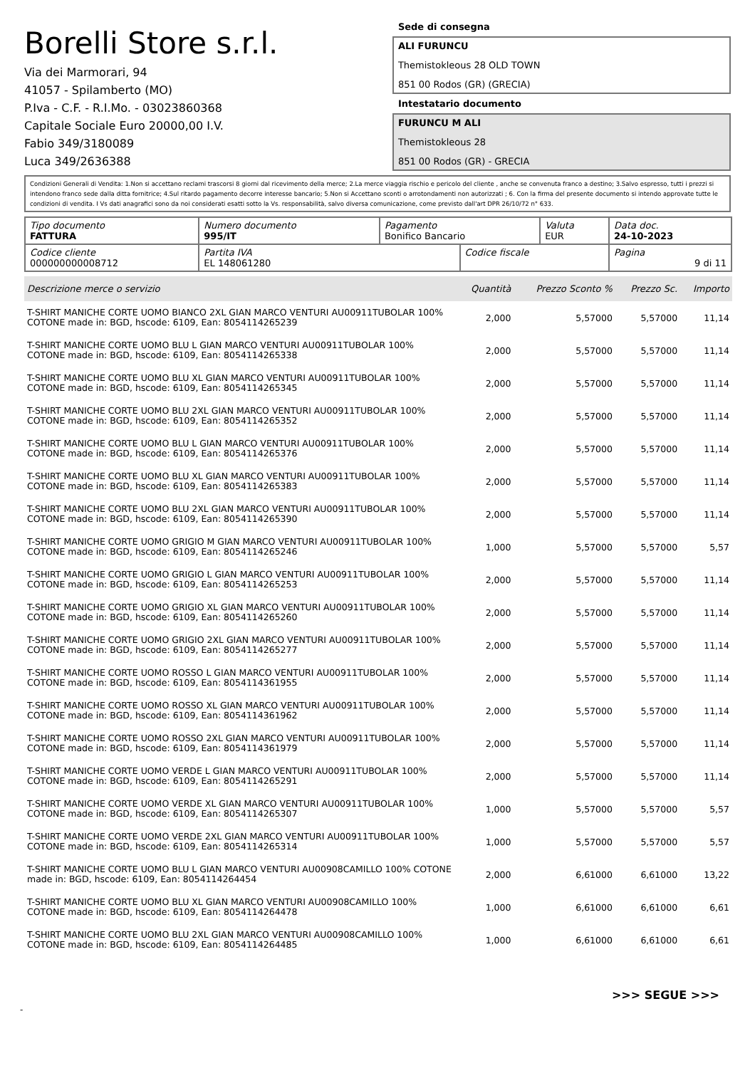Borelli Store s.r.l.
Via dei Marmorari, 94
41057 - Spilamberto (MO)
P.Iva - C.F. - R.I.Mo. - 03023860368
Capitale Sociale Euro 20000,00 I.V.
Fabio 349/3180089
Luca 349/2636388
Sede di consegna
ALI FURUNCU
Themistokleous 28 OLD TOWN
851 00 Rodos (GR) (GRECIA)
Intestatario documento
FURUNCU M ALI
Themistokleous 28
851 00 Rodos (GR) - GRECIA
Condizioni Generali di Vendita: 1.Non si accettano reclami trascorsi 8 giorni dal ricevimento della merce; 2.La merce viaggia rischio e pericolo del cliente , anche se convenuta franco a destino; 3.Salvo espresso, tutti i prezzi si intendono franco sede dalla ditta fornitrice; 4.Sul ritardo pagamento decorre interesse bancario; 5.Non si Accettano sconti o arrotondamenti non autorizzati ; 6. Con la firma del presente documento si intendo approvate tutte le condizioni di vendita. I Vs dati anagrafici sono da noi considerati esatti sotto la Vs. responsabilità, salvo diversa comunicazione, come previsto dall'art DPR 26/10/72 n° 633.
| Tipo documento FATTURA | Numero documento 995/IT | Pagamento Bonifico Bancario | | Valuta EUR | Data doc. 24-10-2023 |
| Codice cliente 000000000008712 | Partita IVA EL 148061280 | | Codice fiscale | | Pagina 9 di 11 |
| Descrizione merce o servizio | Quantità | Prezzo Sconto % | Prezzo Sc. | Importo |
| --- | --- | --- | --- | --- |
| T-SHIRT MANICHE CORTE UOMO BIANCO 2XL GIAN MARCO VENTURI AU00911TUBOLAR 100% COTONE made in: BGD, hscode: 6109, Ean: 8054114265239 | 2,000 | 5,57000 | 5,57000 | 11,14 |
| T-SHIRT MANICHE CORTE UOMO BLU L GIAN MARCO VENTURI AU00911TUBOLAR 100% COTONE made in: BGD, hscode: 6109, Ean: 8054114265338 | 2,000 | 5,57000 | 5,57000 | 11,14 |
| T-SHIRT MANICHE CORTE UOMO BLU XL GIAN MARCO VENTURI AU00911TUBOLAR 100% COTONE made in: BGD, hscode: 6109, Ean: 8054114265345 | 2,000 | 5,57000 | 5,57000 | 11,14 |
| T-SHIRT MANICHE CORTE UOMO BLU 2XL GIAN MARCO VENTURI AU00911TUBOLAR 100% COTONE made in: BGD, hscode: 6109, Ean: 8054114265352 | 2,000 | 5,57000 | 5,57000 | 11,14 |
| T-SHIRT MANICHE CORTE UOMO BLU L GIAN MARCO VENTURI AU00911TUBOLAR 100% COTONE made in: BGD, hscode: 6109, Ean: 8054114265376 | 2,000 | 5,57000 | 5,57000 | 11,14 |
| T-SHIRT MANICHE CORTE UOMO BLU XL GIAN MARCO VENTURI AU00911TUBOLAR 100% COTONE made in: BGD, hscode: 6109, Ean: 8054114265383 | 2,000 | 5,57000 | 5,57000 | 11,14 |
| T-SHIRT MANICHE CORTE UOMO BLU 2XL GIAN MARCO VENTURI AU00911TUBOLAR 100% COTONE made in: BGD, hscode: 6109, Ean: 8054114265390 | 2,000 | 5,57000 | 5,57000 | 11,14 |
| T-SHIRT MANICHE CORTE UOMO GRIGIO M GIAN MARCO VENTURI AU00911TUBOLAR 100% COTONE made in: BGD, hscode: 6109, Ean: 8054114265246 | 1,000 | 5,57000 | 5,57000 | 5,57 |
| T-SHIRT MANICHE CORTE UOMO GRIGIO L GIAN MARCO VENTURI AU00911TUBOLAR 100% COTONE made in: BGD, hscode: 6109, Ean: 8054114265253 | 2,000 | 5,57000 | 5,57000 | 11,14 |
| T-SHIRT MANICHE CORTE UOMO GRIGIO XL GIAN MARCO VENTURI AU00911TUBOLAR 100% COTONE made in: BGD, hscode: 6109, Ean: 8054114265260 | 2,000 | 5,57000 | 5,57000 | 11,14 |
| T-SHIRT MANICHE CORTE UOMO GRIGIO 2XL GIAN MARCO VENTURI AU00911TUBOLAR 100% COTONE made in: BGD, hscode: 6109, Ean: 8054114265277 | 2,000 | 5,57000 | 5,57000 | 11,14 |
| T-SHIRT MANICHE CORTE UOMO ROSSO L GIAN MARCO VENTURI AU00911TUBOLAR 100% COTONE made in: BGD, hscode: 6109, Ean: 8054114361955 | 2,000 | 5,57000 | 5,57000 | 11,14 |
| T-SHIRT MANICHE CORTE UOMO ROSSO XL GIAN MARCO VENTURI AU00911TUBOLAR 100% COTONE made in: BGD, hscode: 6109, Ean: 8054114361962 | 2,000 | 5,57000 | 5,57000 | 11,14 |
| T-SHIRT MANICHE CORTE UOMO ROSSO 2XL GIAN MARCO VENTURI AU00911TUBOLAR 100% COTONE made in: BGD, hscode: 6109, Ean: 8054114361979 | 2,000 | 5,57000 | 5,57000 | 11,14 |
| T-SHIRT MANICHE CORTE UOMO VERDE L GIAN MARCO VENTURI AU00911TUBOLAR 100% COTONE made in: BGD, hscode: 6109, Ean: 8054114265291 | 2,000 | 5,57000 | 5,57000 | 11,14 |
| T-SHIRT MANICHE CORTE UOMO VERDE XL GIAN MARCO VENTURI AU00911TUBOLAR 100% COTONE made in: BGD, hscode: 6109, Ean: 8054114265307 | 1,000 | 5,57000 | 5,57000 | 5,57 |
| T-SHIRT MANICHE CORTE UOMO VERDE 2XL GIAN MARCO VENTURI AU00911TUBOLAR 100% COTONE made in: BGD, hscode: 6109, Ean: 8054114265314 | 1,000 | 5,57000 | 5,57000 | 5,57 |
| T-SHIRT MANICHE CORTE UOMO BLU L GIAN MARCO VENTURI AU00908CAMILLO 100% COTONE made in: BGD, hscode: 6109, Ean: 8054114264454 | 2,000 | 6,61000 | 6,61000 | 13,22 |
| T-SHIRT MANICHE CORTE UOMO BLU XL GIAN MARCO VENTURI AU00908CAMILLO 100% COTONE made in: BGD, hscode: 6109, Ean: 8054114264478 | 1,000 | 6,61000 | 6,61000 | 6,61 |
| T-SHIRT MANICHE CORTE UOMO BLU 2XL GIAN MARCO VENTURI AU00908CAMILLO 100% COTONE made in: BGD, hscode: 6109, Ean: 8054114264485 | 1,000 | 6,61000 | 6,61000 | 6,61 |
>>> SEGUE >>>
-